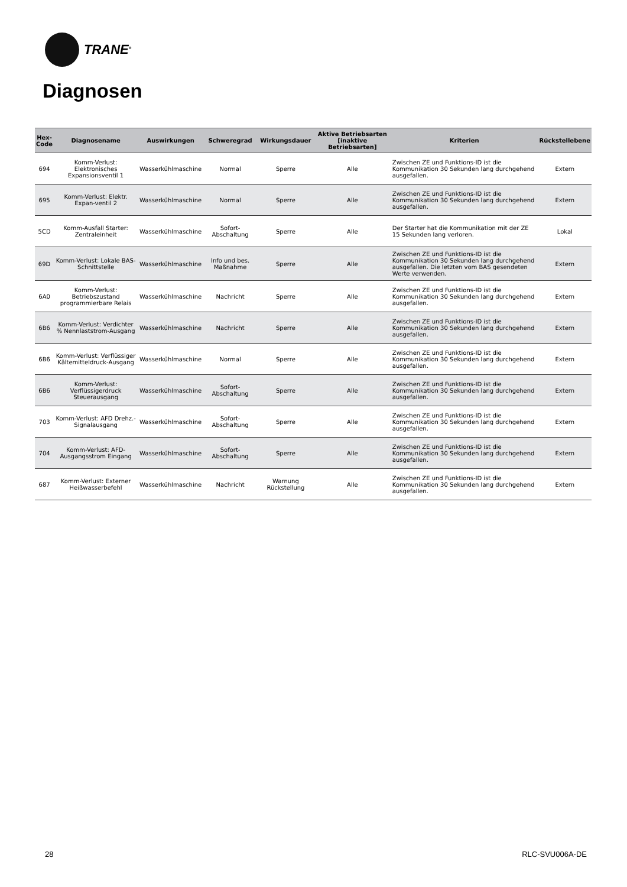TRANE<sup>®</sup>
Diagnosen
| Hex- Code | Diagnosename | Auswirkungen | Schweregrad | Wirkungsdauer | Aktive Betriebsarten [inaktive Betriebsarten] | Kriterien | Rückstellebene |
| --- | --- | --- | --- | --- | --- | --- | --- |
| 694 | Komm-Verlust: Elektronisches Expansionsventil 1 | Wasserkühlmaschine | Normal | Sperre | Alle | Zwischen ZE und Funktions-ID ist die Kommunikation 30 Sekunden lang durchgehend ausgefallen. | Extern |
| 695 | Komm-Verlust: Elektr. Expan-ventil 2 | Wasserkühlmaschine | Normal | Sperre | Alle | Zwischen ZE und Funktions-ID ist die Kommunikation 30 Sekunden lang durchgehend ausgefallen. | Extern |
| 5CD | Komm-Ausfall Starter: Zentraleinheit | Wasserkühlmaschine | Sofort-Abschaltung | Sperre | Alle | Der Starter hat die Kommunikation mit der ZE 15 Sekunden lang verloren. | Lokal |
| 69D | Komm-Verlust: Lokale BAS-Schnittstelle | Wasserkühlmaschine | Info und bes. Maßnahme | Sperre | Alle | Zwischen ZE und Funktions-ID ist die Kommunikation 30 Sekunden lang durchgehend ausgefallen. Die letzten vom BAS gesendeten Werte verwenden. | Extern |
| 6A0 | Komm-Verlust: Betriebszustand programmierbare Relais | Wasserkühlmaschine | Nachricht | Sperre | Alle | Zwischen ZE und Funktions-ID ist die Kommunikation 30 Sekunden lang durchgehend ausgefallen. | Extern |
| 6B6 | Komm-Verlust: Verdichter % Nennlaststrom-Ausgang | Wasserkühlmaschine | Nachricht | Sperre | Alle | Zwischen ZE und Funktions-ID ist die Kommunikation 30 Sekunden lang durchgehend ausgefallen. | Extern |
| 6B6 | Komm-Verlust: Verflüssiger Kältemitteldruck-Ausgang | Wasserkühlmaschine | Normal | Sperre | Alle | Zwischen ZE und Funktions-ID ist die Kommunikation 30 Sekunden lang durchgehend ausgefallen. | Extern |
| 6B6 | Komm-Verlust: Verflüssigerdruck Steuerausgang | Wasserkühlmaschine | Sofort-Abschaltung | Sperre | Alle | Zwischen ZE und Funktions-ID ist die Kommunikation 30 Sekunden lang durchgehend ausgefallen. | Extern |
| 703 | Komm-Verlust: AFD Drehz.-Signalausgang | Wasserkühlmaschine | Sofort-Abschaltung | Sperre | Alle | Zwischen ZE und Funktions-ID ist die Kommunikation 30 Sekunden lang durchgehend ausgefallen. | Extern |
| 704 | Komm-Verlust: AFD-Ausgangsstrom Eingang | Wasserkühlmaschine | Sofort-Abschaltung | Sperre | Alle | Zwischen ZE und Funktions-ID ist die Kommunikation 30 Sekunden lang durchgehend ausgefallen. | Extern |
| 687 | Komm-Verlust: Externer Heißwasserbefehl | Wasserkühlmaschine | Nachricht | Warnung Rückstellung | Alle | Zwischen ZE und Funktions-ID ist die Kommunikation 30 Sekunden lang durchgehend ausgefallen. | Extern |
28 RLC-SVU006A-DE